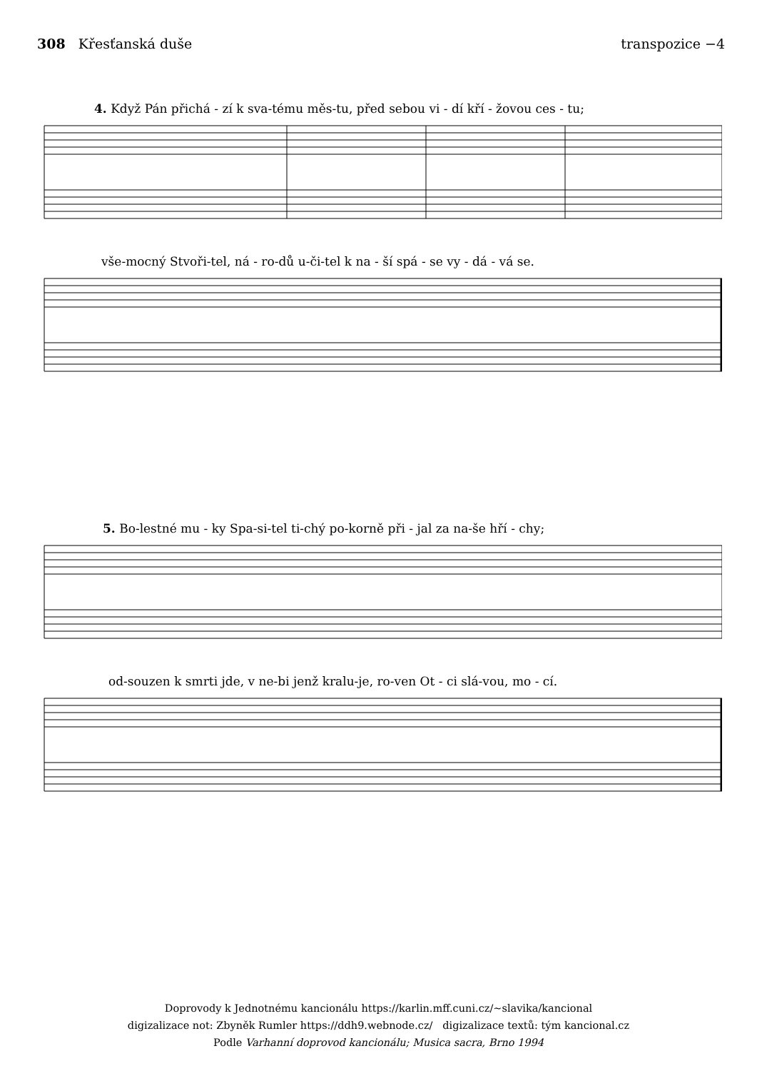308 Křesťanská duše transpozice −4
4. Když Pán přichá - zí k sva-tému měs-tu, před sebou vi - dí kří - žovou ces - tu;
vše-mocný Stvoři-tel, ná - ro-dů u-či-tel k na - ší spá - se vy - dá - vá se.
5. Bo-lestné mu - ky Spa-si-tel ti-chý po-korně při - jal za na-še hří - chy;
od-souzen k smrti jde, v ne-bi jenž kralu-je, ro-ven Ot - ci slá-vou, mo - cí.
Doprovody k Jednotnému kancionálu https://karlin.mff.cuni.cz/~slavika/kancional
digizalizace not: Zbyněk Rumler https://ddh9.webnode.cz/ digizalizace textů: tým kancional.cz
Podle Varhanní doprovod kancionálu; Musica sacra, Brno 1994